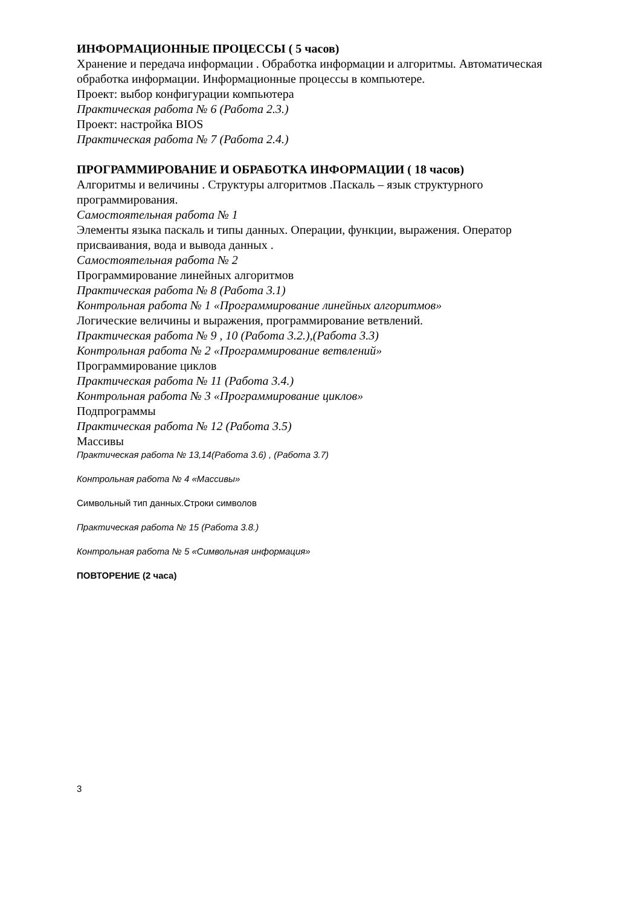ИНФОРМАЦИОННЫЕ ПРОЦЕССЫ ( 5 часов)
Хранение и передача информации . Обработка информации и алгоритмы. Автоматическая обработка информации. Информационные процессы в компьютере.
Проект: выбор конфигурации компьютера
Практическая работа № 6 (Работа 2.3.)
Проект: настройка BIOS
Практическая работа № 7 (Работа 2.4.)
ПРОГРАММИРОВАНИЕ И ОБРАБОТКА ИНФОРМАЦИИ ( 18 часов)
Алгоритмы и величины . Структуры алгоритмов .Паскаль – язык структурного программирования.
Самостоятельная работа № 1
Элементы языка паскаль и типы данных. Операции, функции, выражения. Оператор присваивания, вода и вывода данных .
Самостоятельная работа № 2
Программирование линейных алгоритмов
Практическая работа № 8 (Работа 3.1)
Контрольная работа № 1 «Программирование линейных алгоритмов»
Логические величины и выражения, программирование ветвлений.
Практическая работа № 9 , 10 (Работа 3.2.),(Работа 3.3)
Контрольная работа № 2 «Программирование ветвлений»
Программирование циклов
Практическая работа № 11 (Работа 3.4.)
Контрольная работа № 3 «Программирование циклов»
Подпрограммы
Практическая работа № 12 (Работа 3.5)
Массивы
Практическая работа № 13,14(Работа 3.6) , (Работа 3.7)
Контрольная работа № 4 «Массивы»
Символьный тип данных.Строки символов
Практическая работа № 15 (Работа 3.8.)
Контрольная работа № 5 «Символьная информация»
ПОВТОРЕНИЕ (2 часа)
3